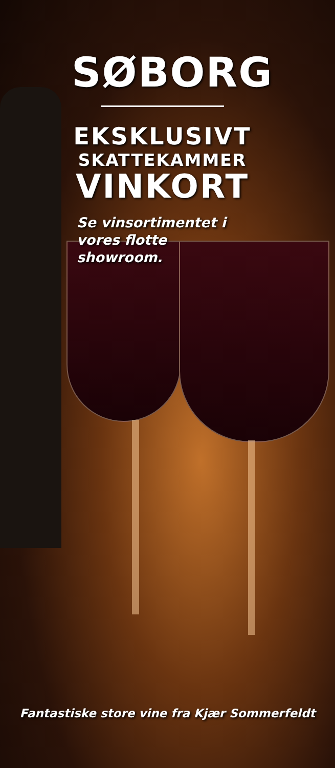SØBORG
EKSKLUSIVT
SKATTEKAMMER
VINKORT
Se vinsortimentet i vores flotte showroom.
Fantastiske store vine fra Kjær Sommerfeldt